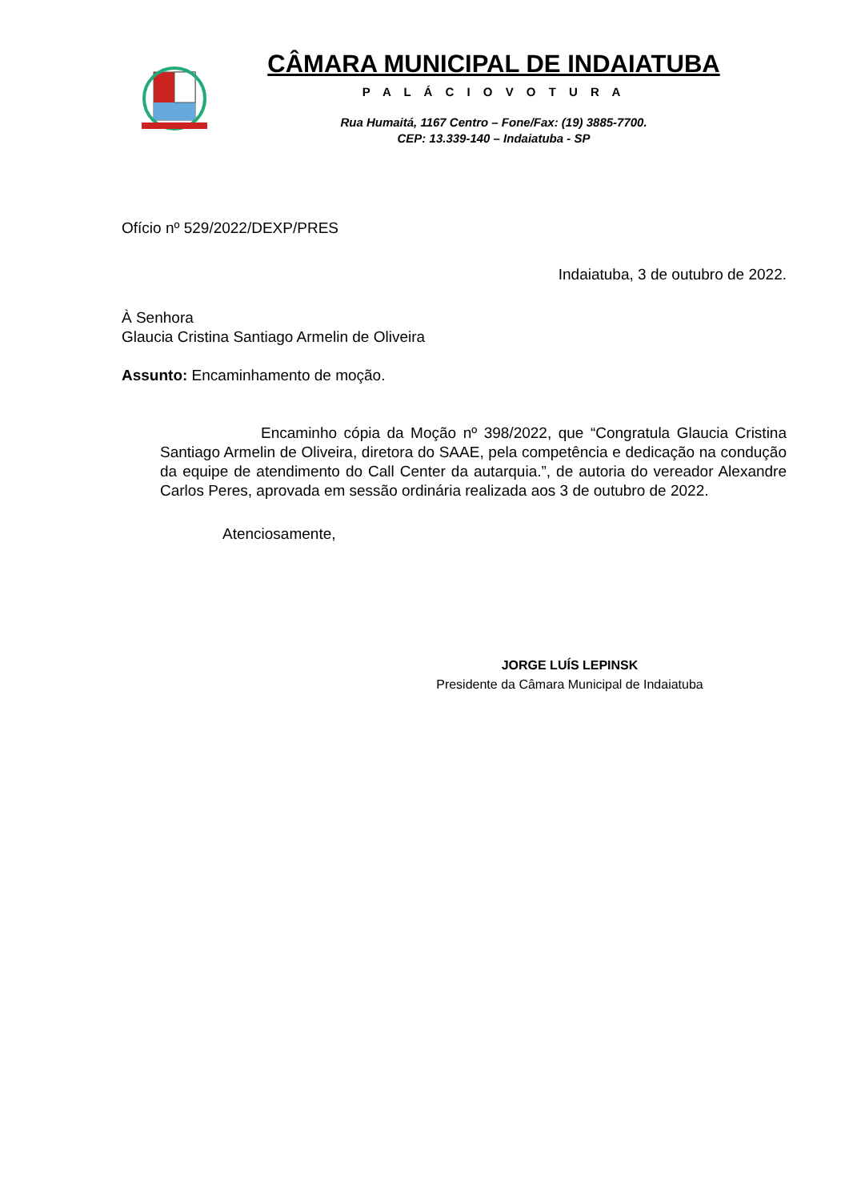CÂMARA MUNICIPAL DE INDAIATUBA
P A L Á C I O V O T U R A
Rua Humaitá, 1167 Centro – Fone/Fax: (19) 3885-7700.
CEP: 13.339-140 – Indaiatuba - SP
Ofício nº 529/2022/DEXP/PRES
Indaiatuba, 3 de outubro de 2022.
À Senhora
Glaucia Cristina Santiago Armelin de Oliveira
Assunto: Encaminhamento de moção.
Encaminho cópia da Moção nº 398/2022, que “Congratula Glaucia Cristina Santiago Armelin de Oliveira, diretora do SAAE, pela competência e dedicação na condução da equipe de atendimento do Call Center da autarquia.”, de autoria do vereador Alexandre Carlos Peres, aprovada em sessão ordinária realizada aos 3 de outubro de 2022.
Atenciosamente,
JORGE LUÍS LEPINSK
Presidente da Câmara Municipal de Indaiatuba